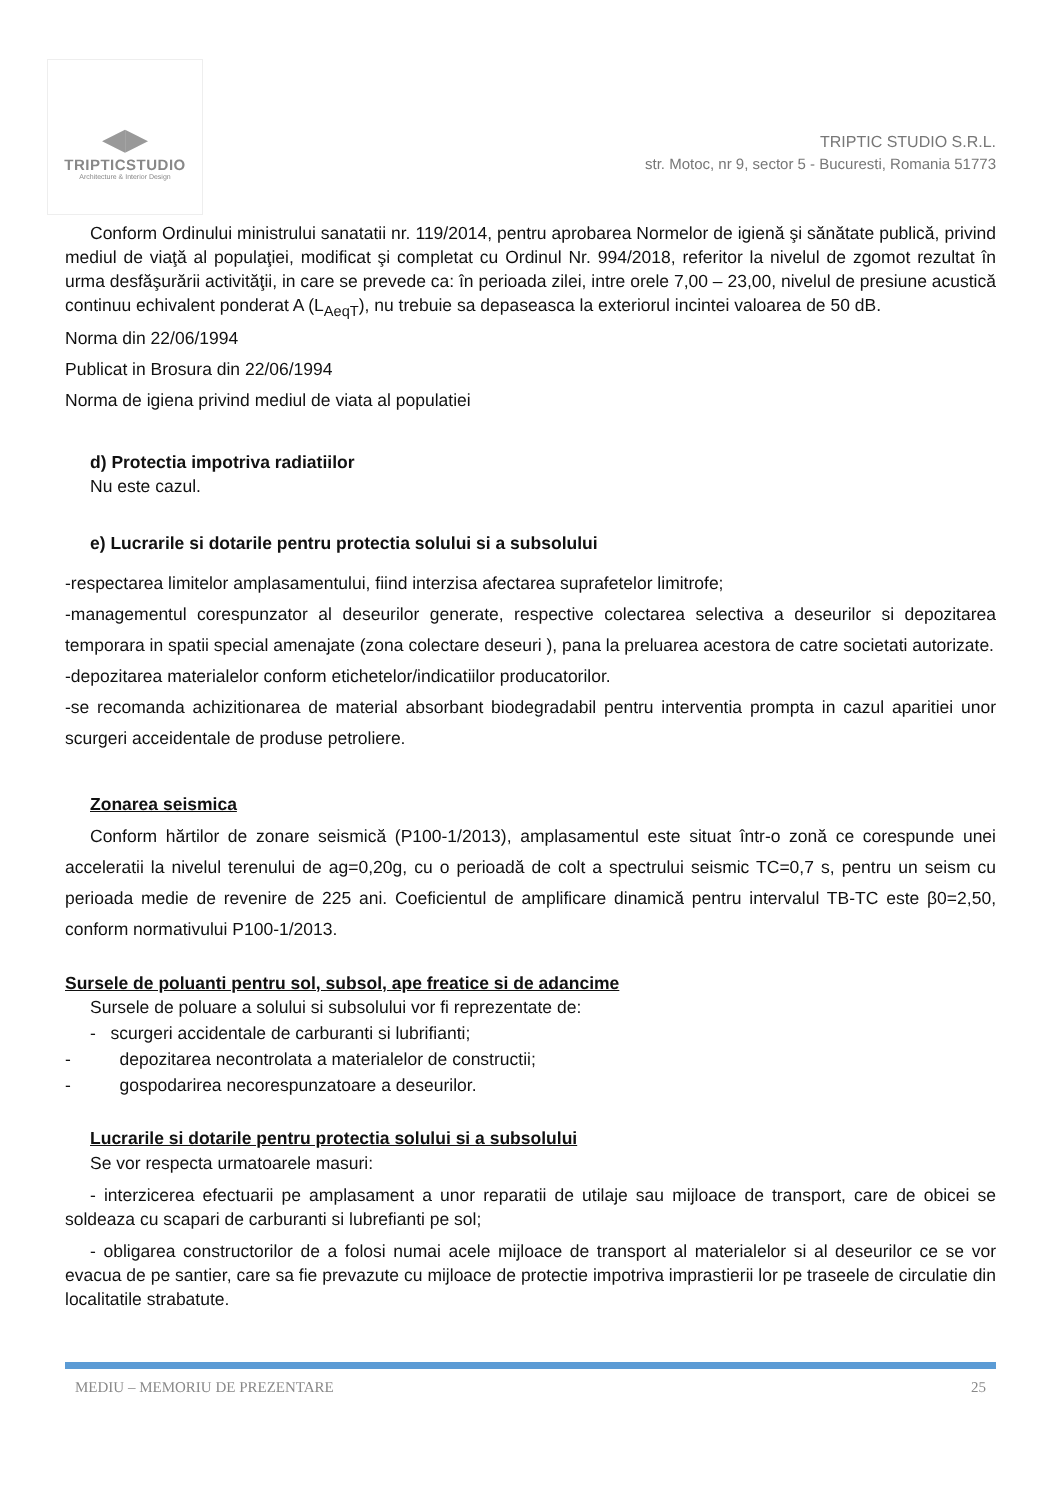◀▶
TRIPTICSTUDIO
Architecture & Interior Design
TRIPTIC STUDIO S.R.L.
str. Motoc, nr 9, sector 5 - Bucuresti, Romania 51773
Conform Ordinului ministrului sanatatii nr. 119/2014, pentru aprobarea Normelor de igienă şi sănătate publică, privind mediul de viaţă al populaţiei, modificat şi completat cu Ordinul Nr. 994/2018, referitor la nivelul de zgomot rezultat în urma desfăşurării activităţii, in care se prevede ca: în perioada zilei, intre orele 7,00 – 23,00, nivelul de presiune acustică continuu echivalent ponderat A (L<sub>AeqT</sub>), nu trebuie sa depaseasca la exteriorul incintei valoarea de 50 dB.
Norma din 22/06/1994
Publicat in Brosura din 22/06/1994
Norma de igiena privind mediul de viata al populatiei
d) Protectia impotriva radiatiilor
Nu este cazul.
e) Lucrarile si dotarile pentru protectia solului si a subsolului
-respectarea limitelor amplasamentului, fiind interzisa afectarea suprafetelor limitrofe;
-managementul corespunzator al deseurilor generate, respective colectarea selectiva a deseurilor si depozitarea temporara in spatii special amenajate (zona colectare deseuri ), pana la preluarea acestora de catre societati autorizate.
-depozitarea materialelor conform etichetelor/indicatiilor producatorilor.
-se recomanda achizitionarea de material absorbant biodegradabil pentru interventia prompta in cazul aparitiei unor scurgeri acceidentale de produse petroliere.
Zonarea seismica
Conform hărtilor de zonare seismică (P100-1/2013), amplasamentul este situat într-o zonă ce corespunde unei acceleratii la nivelul terenului de ag=0,20g, cu o perioadă de colt a spectrului seismic TC=0,7 s, pentru un seism cu perioada medie de revenire de 225 ani. Coeficientul de amplificare dinamică pentru intervalul TB-TC este β0=2,50, conform normativului P100-1/2013.
Sursele de poluanti pentru sol, subsol, ape freatice si de adancime
Sursele de poluare a solului si subsolului vor fi reprezentate de:
- scurgeri accidentale de carburanti si lubrifianti;
- depozitarea necontrolata a materialelor de constructii;
- gospodarirea necorespunzatoare a deseurilor.
Lucrarile si dotarile pentru protectia solului si a subsolului
Se vor respecta urmatoarele masuri:
- interzicerea efectuarii pe amplasament a unor reparatii de utilaje sau mijloace de transport, care de obicei se soldeaza cu scapari de carburanti si lubrefianti pe sol;
- obligarea constructorilor de a folosi numai acele mijloace de transport al materialelor si al deseurilor ce se vor evacua de pe santier, care sa fie prevazute cu mijloace de protectie impotriva imprastierii lor pe traseele de circulatie din localitatile strabatute.
MEDIU – MEMORIU DE PREZENTARE 25